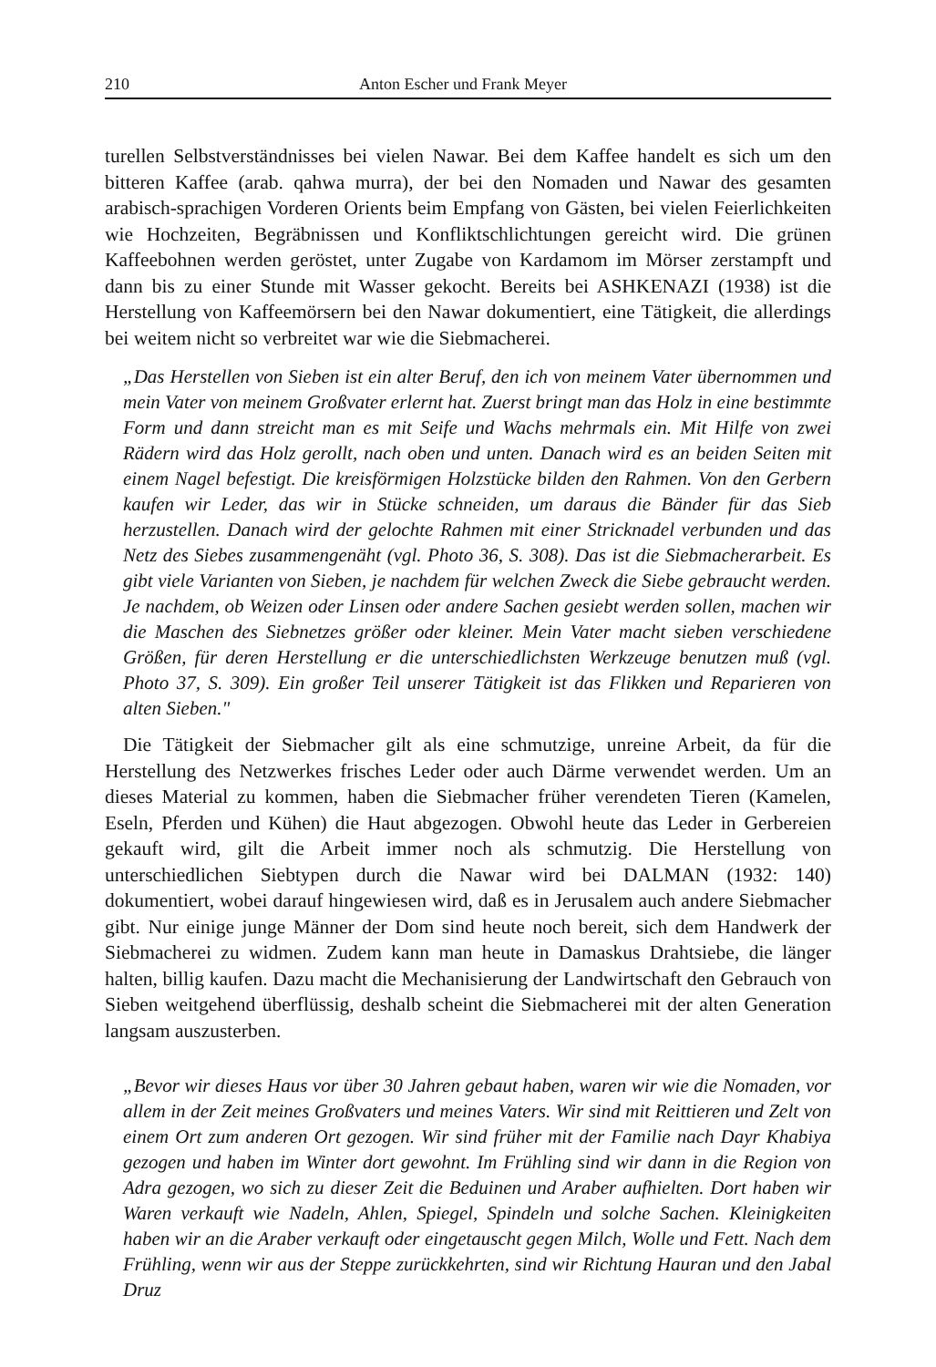210 Anton Escher und Frank Meyer
turellen Selbstverständnisses bei vielen Nawar. Bei dem Kaffee handelt es sich um den bitteren Kaffee (arab. qahwa murra), der bei den Nomaden und Nawar des gesamten arabisch-sprachigen Vorderen Orients beim Empfang von Gästen, bei vielen Feierlichkeiten wie Hochzeiten, Begräbnissen und Konfliktschlichtungen gereicht wird. Die grünen Kaffeebohnen werden geröstet, unter Zugabe von Kardamom im Mörser zerstampft und dann bis zu einer Stunde mit Wasser gekocht. Bereits bei ASHKENAZI (1938) ist die Herstellung von Kaffeemörsern bei den Nawar dokumentiert, eine Tätigkeit, die allerdings bei weitem nicht so verbreitet war wie die Siebmacherei.
„Das Herstellen von Sieben ist ein alter Beruf, den ich von meinem Vater übernommen und mein Vater von meinem Großvater erlernt hat. Zuerst bringt man das Holz in eine bestimmte Form und dann streicht man es mit Seife und Wachs mehrmals ein. Mit Hilfe von zwei Rädern wird das Holz gerollt, nach oben und unten. Danach wird es an beiden Seiten mit einem Nagel befestigt. Die kreisförmigen Holzstücke bilden den Rahmen. Von den Gerbern kaufen wir Leder, das wir in Stücke schneiden, um daraus die Bänder für das Sieb herzustellen. Danach wird der gelochte Rahmen mit einer Stricknadel verbunden und das Netz des Siebes zusammengenäht (vgl. Photo 36, S. 308). Das ist die Siebmacherarbeit. Es gibt viele Varianten von Sieben, je nachdem für welchen Zweck die Siebe gebraucht werden. Je nachdem, ob Weizen oder Linsen oder andere Sachen gesiebt werden sollen, machen wir die Maschen des Siebnetzes größer oder kleiner. Mein Vater macht sieben verschiedene Größen, für deren Herstellung er die unterschiedlichsten Werkzeuge benutzen muß (vgl. Photo 37, S. 309). Ein großer Teil unserer Tätigkeit ist das Flikken und Reparieren von alten Sieben."
Die Tätigkeit der Siebmacher gilt als eine schmutzige, unreine Arbeit, da für die Herstellung des Netzwerkes frisches Leder oder auch Därme verwendet werden. Um an dieses Material zu kommen, haben die Siebmacher früher verendeten Tieren (Kamelen, Eseln, Pferden und Kühen) die Haut abgezogen. Obwohl heute das Leder in Gerbereien gekauft wird, gilt die Arbeit immer noch als schmutzig. Die Herstellung von unterschiedlichen Siebtypen durch die Nawar wird bei DALMAN (1932: 140) dokumentiert, wobei darauf hingewiesen wird, daß es in Jerusalem auch andere Siebmacher gibt. Nur einige junge Männer der Dom sind heute noch bereit, sich dem Handwerk der Siebmacherei zu widmen. Zudem kann man heute in Damaskus Drahtsiebe, die länger halten, billig kaufen. Dazu macht die Mechanisierung der Landwirtschaft den Gebrauch von Sieben weitgehend überflüssig, deshalb scheint die Siebmacherei mit der alten Generation langsam auszusterben.
„Bevor wir dieses Haus vor über 30 Jahren gebaut haben, waren wir wie die Nomaden, vor allem in der Zeit meines Großvaters und meines Vaters. Wir sind mit Reittieren und Zelt von einem Ort zum anderen Ort gezogen. Wir sind früher mit der Familie nach Dayr Khabiya gezogen und haben im Winter dort gewohnt. Im Frühling sind wir dann in die Region von Adra gezogen, wo sich zu dieser Zeit die Beduinen und Araber aufhielten. Dort haben wir Waren verkauft wie Nadeln, Ahlen, Spiegel, Spindeln und solche Sachen. Kleinigkeiten haben wir an die Araber verkauft oder eingetauscht gegen Milch, Wolle und Fett. Nach dem Frühling, wenn wir aus der Steppe zurückkehrten, sind wir Richtung Hauran und den Jabal Druz